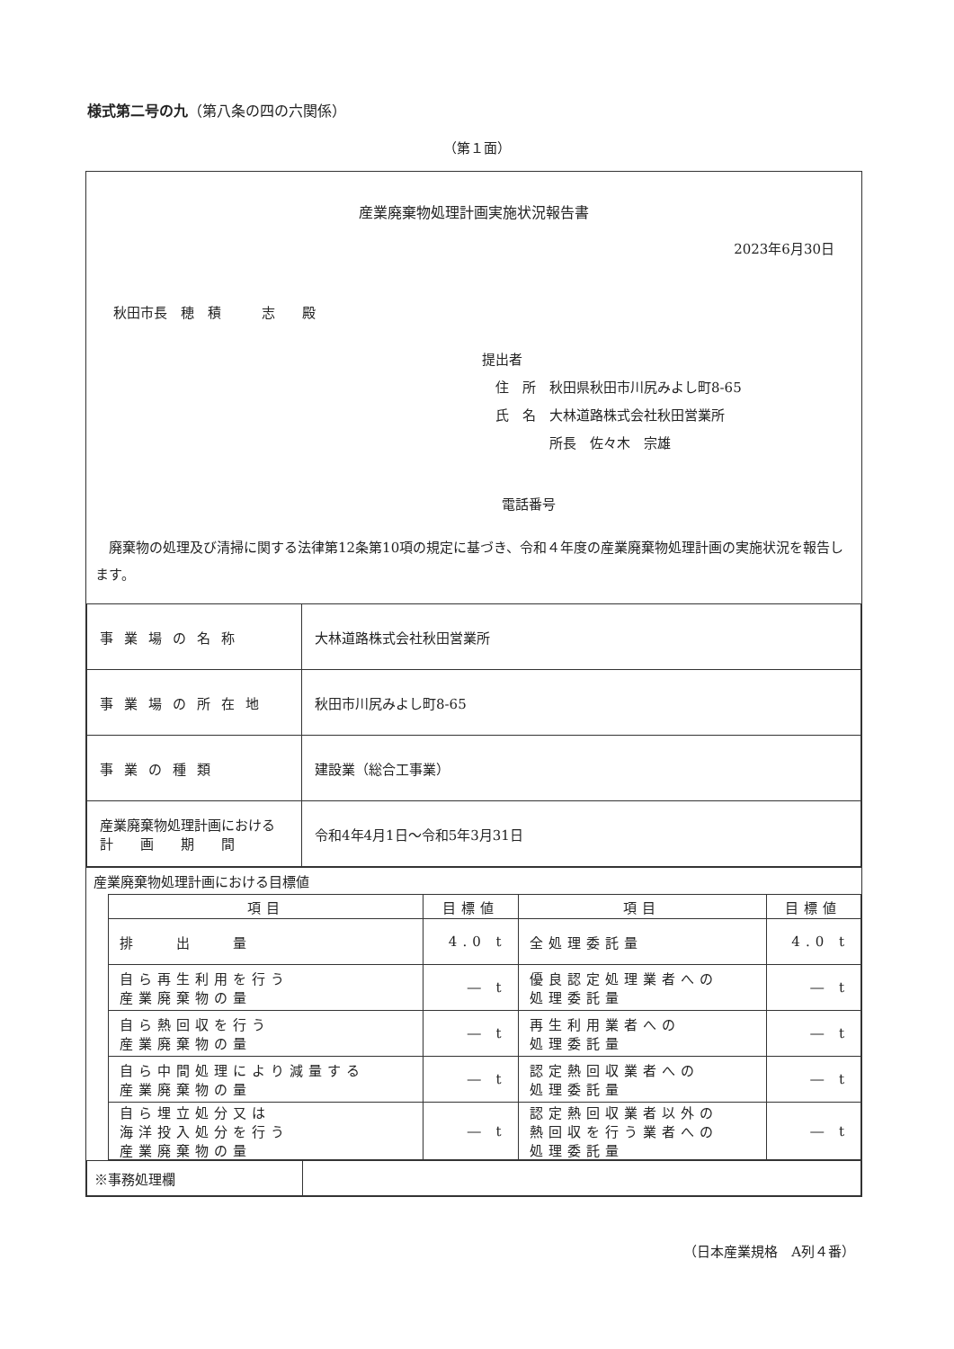様式第二号の九（第八条の四の六関係）
（第１面）
産業廃棄物処理計画実施状況報告書
2023年6月30日
秋田市長　穂　積　　　志　　殿
提出者
　住　所　秋田県秋田市川尻みよし町8-65
　氏　名　大林道路株式会社秋田営業所
　　　　　所長　佐々木　宗雄
電話番号
廃棄物の処理及び清掃に関する法律第12条第10項の規定に基づき、令和４年度の産業廃棄物処理計画の実施状況を報告します。
| 事業場の名称 | 大林道路株式会社秋田営業所 |
| 事業場の所在地 | 秋田市川尻みよし町8-65 |
| 事業の種類 | 建設業（総合工事業） |
| 産業廃棄物処理計画における 計 画 期 間 | 令和4年4月1日～令和5年3月31日 |
産業廃棄物処理計画における目標値
| 項目 | 目標値 | 項目 | 目標値 |
| --- | --- | --- | --- |
| 排 出 量 | 4.0 t | 全処理委託量 | 4.0 t |
| 自ら再生利用を行う 産業廃棄物の量 | ― t | 優良認定処理業者への 処理委託量 | ― t |
| 自ら熱回収を行う 産業廃棄物の量 | ― t | 再生利用業者への 処理委託量 | ― t |
| 自ら中間処理により減量する 産業廃棄物の量 | ― t | 認定熱回収業者への 処理委託量 | ― t |
| 自ら埋立処分又は 海洋投入処分を行う 産業廃棄物の量 | ― t | 認定熱回収業者以外の 熱回収を行う業者への 処理委託量 | ― t |
| ※事務処理欄 | |
（日本産業規格　A列４番）